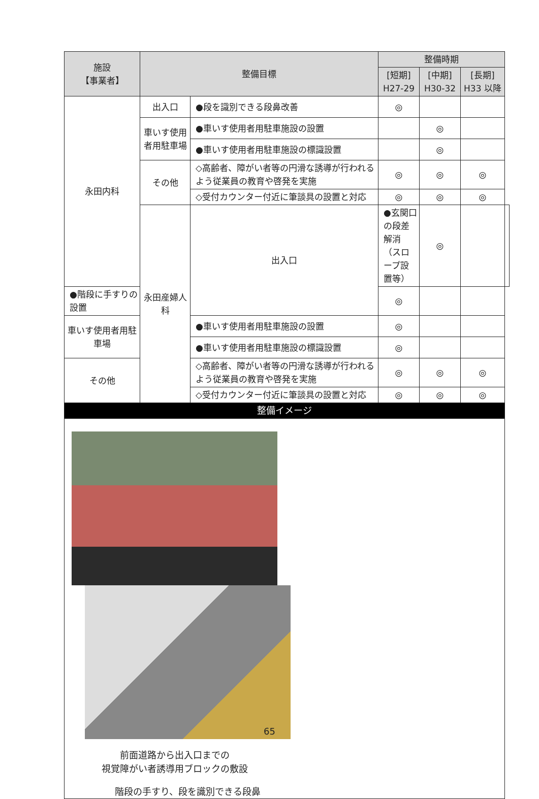| 施設 【事業者】 | 整備目標 | | 整備時期 | | | |
| --- | --- | --- | --- | --- | --- | --- |
| | | | [短期] H27-29 | [中期] H30-32 | [長期] H33 以降 | |
| 永田内科 | 出入口 | ●段を識別できる段鼻改善 | ◎ | | | |
| | 車いす使用者用駐車場 | ●車いす使用者用駐車施設の設置 | | ◎ | | |
| | | ●車いす使用者用駐車施設の標識設置 | | ◎ | | |
| | その他 | ◇高齢者、障がい者等の円滑な誘導が行われるよう従業員の教育や啓発を実施 | ◎ | ◎ | ◎ | |
| | | ◇受付カウンター付近に筆談具の設置と対応 | ◎ | ◎ | ◎ | |
| | 永田産婦人科 | 出入口 | ●玄関口の段差解消（スロープ設置等） | ◎ | | |
| ●階段に手すりの設置 | | | ◎ | | | |
| 車いす使用者用駐車場 | | ●車いす使用者用駐車施設の設置 | ◎ | | | |
| | | ●車いす使用者用駐車施設の標識設置 | ◎ | | | |
| その他 | | ◇高齢者、障がい者等の円滑な誘導が行われるよう従業員の教育や啓発を実施 | ◎ | ◎ | ◎ | |
| | | ◇受付カウンター付近に筆談具の設置と対応 | ◎ | ◎ | ◎ | |
| 整備イメージ | | | | | | |
| 前面道路から出入口までの 視覚障がい者誘導用ブロックの敷設 階段の手すり、段を識別できる段鼻 | | | | | | |
65